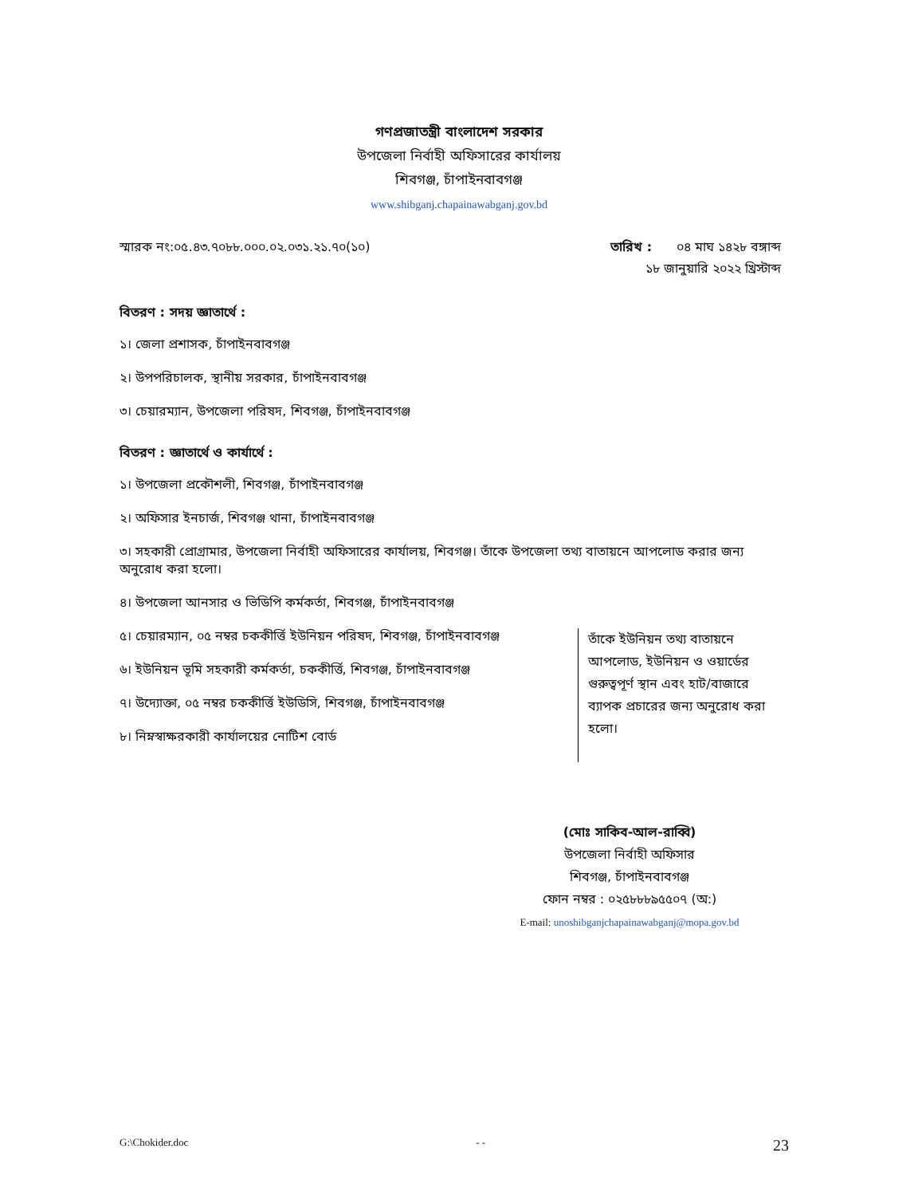গণপ্রজাতন্ত্রী বাংলাদেশ সরকার
উপজেলা নির্বাহী অফিসারের কার্যালয়
শিবগঞ্জ, চাঁপাইনবাবগঞ্জ
www.shibganj.chapainawabganj.gov.bd
স্মারক নং:০৫.৪৩.৭০৮৮.০০০.০২.০৩১.২১.৭০(১০)
তারিখ : ০৪ মাঘ ১৪২৮ বঙ্গাব্দ
১৮ জানুয়ারি ২০২২ খ্রিস্টাব্দ
বিতরণ : সদয় জ্ঞাতার্থে :
১। জেলা প্রশাসক, চাঁপাইনবাবগঞ্জ
২। উপপরিচালক, স্থানীয় সরকার, চাঁপাইনবাবগঞ্জ
৩। চেয়ারম্যান, উপজেলা পরিষদ, শিবগঞ্জ, চাঁপাইনবাবগঞ্জ
বিতরণ : জ্ঞাতার্থে ও কার্যার্থে :
১। উপজেলা প্রকৌশলী, শিবগঞ্জ, চাঁপাইনবাবগঞ্জ
২। অফিসার ইনচার্জ, শিবগঞ্জ থানা, চাঁপাইনবাবগঞ্জ
৩। সহকারী প্রোগ্রামার, উপজেলা নির্বাহী অফিসারের কার্যালয়, শিবগঞ্জ। তাঁকে উপজেলা তথ্য বাতায়নে আপলোড করার জন্য অনুরোধ করা হলো।
৪। উপজেলা আনসার ও ভিডিপি কর্মকর্তা, শিবগঞ্জ, চাঁপাইনবাবগঞ্জ
৫। চেয়ারম্যান, ০৫ নম্বর চককীর্ত্তি ইউনিয়ন পরিষদ, শিবগঞ্জ, চাঁপাইনবাবগঞ্জ
৬। ইউনিয়ন ভূমি সহকারী কর্মকর্তা, চককীর্ত্তি, শিবগঞ্জ, চাঁপাইনবাবগঞ্জ
৭। উদ্যোক্তা, ০৫ নম্বর চককীর্ত্তি ইউডিসি, শিবগঞ্জ, চাঁপাইনবাবগঞ্জ
৮। নিম্নস্বাক্ষরকারী কার্যালয়ের নোটিশ বোর্ড
তাঁকে ইউনিয়ন তথ্য বাতায়নে আপলোড, ইউনিয়ন ও ওয়ার্ডের গুরুত্বপূর্ণ স্থান এবং হাট/বাজারে ব্যাপক প্রচারের জন্য অনুরোধ করা হলো।
(মোঃ সাকিব-আল-রাব্বি)
উপজেলা নির্বাহী অফিসার
শিবগঞ্জ, চাঁপাইনবাবগঞ্জ
ফোন নম্বর : ০২৫৮৮৮৯৫৫০৭ (অ:)
E-mail: unoshibganjchapainawabganj@mopa.gov.bd
G:\Chokider.doc - - 23